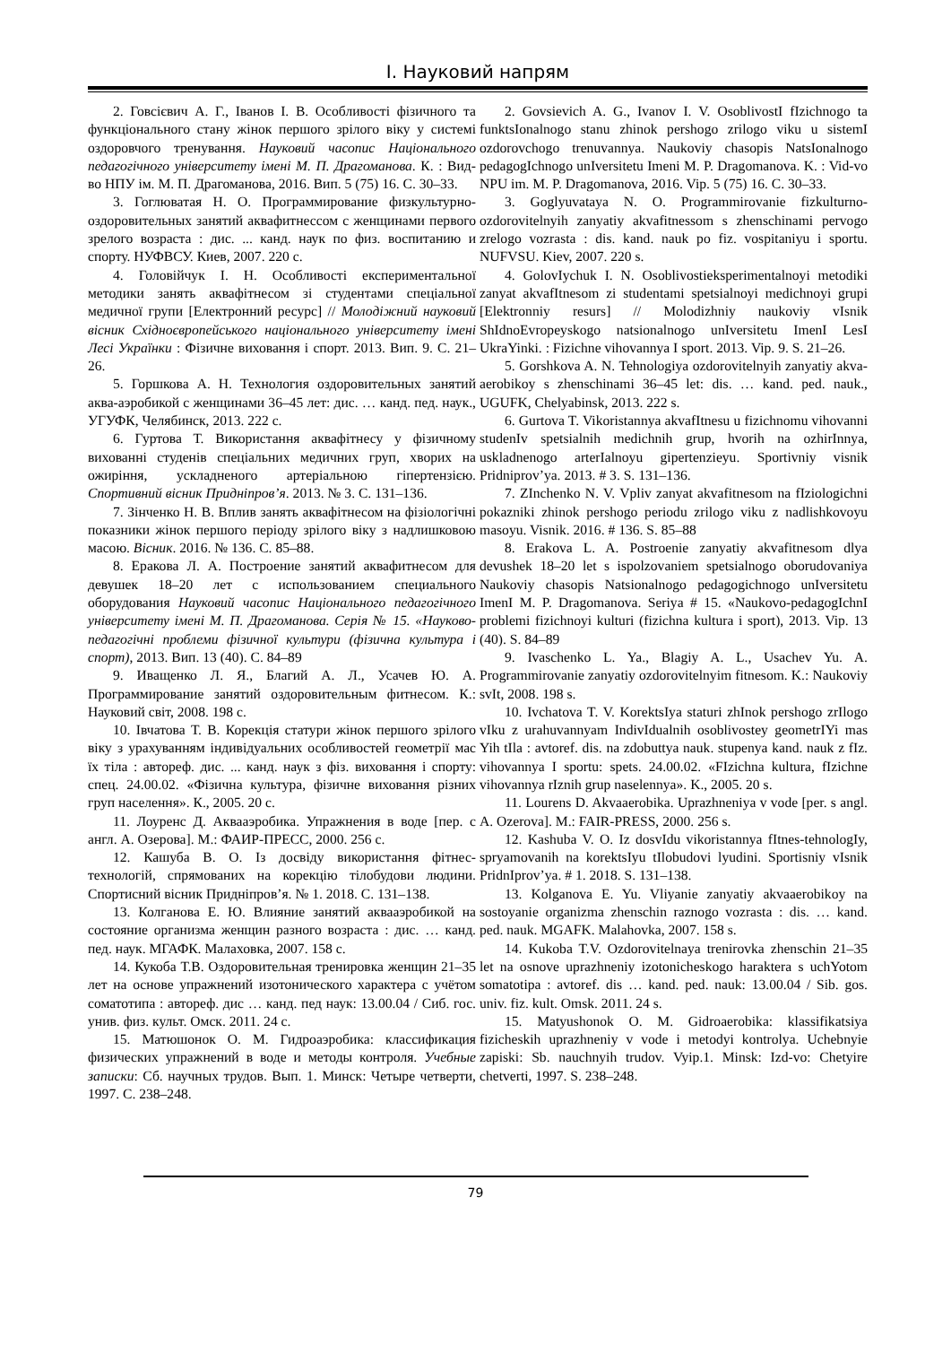І. Науковий напрям
2. Говсієвич А. Г., Іванов І. В. Особливості фізичного та функціонального стану жінок першого зрілого віку у системі оздоровчого тренування. Науковий часопис Національного педагогічного університету імені М. П. Драгоманова. К. : Вид-во НПУ ім. М. П. Драгоманова, 2016. Вип. 5 (75) 16. С. 30–33.
3. Гоглюватая Н. О. Программирование физкультурно-оздоровительных занятий аквафитнессом с женщинами первого зрелого возраста : дис. ... канд. наук по физ. воспитанию и спорту. НУФВСУ. Киев, 2007. 220 с.
4. Головійчук І. Н. Особливості експериментальної методики занять аквафітнесом зі студентами спеціальної медичної групи [Електронний ресурс] // Молодіжний науковий вісник Східноєвропейського національного університету імені Лесі Українки : Фізичне виховання і спорт. 2013. Вип. 9. С. 21–26.
5. Горшкова А. Н. Технология оздоровительных занятий аква-аэробикой с женщинами 36–45 лет: дис. … канд. пед. наук., УГУФК, Челябинск, 2013. 222 с.
6. Гуртова Т. Використання аквафітнесу у фізичному вихованні студенів спеціальних медичних груп, хворих на ожиріння, ускладненого артеріальною гіпертензією. Спортивний вісник Придніпров’я. 2013. № 3. С. 131–136.
7. Зінченко Н. В. Вплив занять аквафітнесом на фізіологічні показники жінок першого періоду зрілого віку з надлишковою масою. Вісник. 2016. № 136. С. 85–88.
8. Еракова Л. А. Построение занятий аквафитнесом для девушек 18–20 лет с использованием специального оборудования Науковий часопис Національного педагогічного університету імені М. П. Драгоманова. Серія № 15. «Науково-педагогічні проблеми фізичної культури (фізична культура і спорт), 2013. Вип. 13 (40). С. 84–89
9. Иващенко Л. Я., Благий А. Л., Усачев Ю. А. Программирование занятий оздоровительным фитнесом. К.: Науковий світ, 2008. 198 с.
10. Івчатова Т. В. Корекція статури жінок першого зрілого віку з урахуванням індивідуальних особливостей геометрії мас їх тіла : автореф. дис. ... канд. наук з фіз. виховання і спорту: спец. 24.00.02. «Фізична культура, фізичне виховання різних груп населення». К., 2005. 20 с.
11. Лоуренс Д. Аквааэробика. Упражнения в воде [пер. с англ. А. Озерова]. М.: ФАИР-ПРЕСС, 2000. 256 с.
12. Кашуба В. О. Із досвіду використання фітнес-технологій, спрямованих на корекцію тілобудови людини. Спортисний вісник Придніпров’я. № 1. 2018. С. 131–138.
13. Колганова Е. Ю. Влияние занятий аквааэробикой на состояние организма женщин разного возраста : дис. … канд. пед. наук. МГАФК. Малаховка, 2007. 158 с.
14. Кукоба Т.В. Оздоровительная тренировка женщин 21–35 лет на основе упражнений изотонического характера с учётом соматотипа : автореф. дис … канд. пед наук: 13.00.04 / Сиб. гос. унив. физ. культ. Омск. 2011. 24 с.
15. Матюшонок О. М. Гидроаэробика: классификация физических упражнений в воде и методы контроля. Учебные записки: Сб. научных трудов. Вып. 1. Минск: Четыре четверти, 1997. С. 238–248.
2. Govsievich A. G., Ivanov I. V. OsoblivostI fIzichnogo ta funktsIonalnogo stanu zhinok pershogo zrilogo viku u sistemI ozdorovchogo trenuvannya. Naukoviy chasopis NatsIonalnogo pedagogIchnogo unIversitetu Imeni M. P. Dragomanova. K. : Vid-vo NPU im. M. P. Dragomanova, 2016. Vip. 5 (75) 16. C. 30–33.
3. Goglyuvataya N. O. Programmirovanie fizkulturno-ozdorovitelnyih zanyatiy akvafitnessom s zhenschinami pervogo zrelogo vozrasta : dis. kand. nauk po fiz. vospitaniyu i sportu. NUFVSU. Kiev, 2007. 220 s.
4. GolovIychuk I. N. Osoblivostieksperimentalnoyi metodiki zanyat akvafItnesom zi studentami spetsialnoyi medichnoyi grupi [Elektronniy resurs] // Molodizhniy naukoviy vIsnik ShIdnoEvropeyskogo natsionalnogo unIversitetu ImenI LesI UkraYinki. : Fizichne vihovannya I sport. 2013. Vip. 9. S. 21–26.
5. Gorshkova A. N. Tehnologiya ozdorovitelnyih zanyatiy akva-aerobikoy s zhenschinami 36–45 let: dis. … kand. ped. nauk., UGUFK, Chelyabinsk, 2013. 222 s.
6. Gurtova T. Vikoristannya akvafItnesu u fizichnomu vihovanni studenIv spetsialnih medichnih grup, hvorih na ozhirInnya, uskladnenogo arterIalnoyu gipertenzieyu. Sportivniy visnik Pridniprov’ya. 2013. # 3. S. 131–136.
7. ZInchenko N. V. Vpliv zanyat akvafitnesom na fIziologichni pokazniki zhinok pershogo periodu zrilogo viku z nadlishkovoyu masoyu. Visnik. 2016. # 136. S. 85–88
8. Erakova L. A. Postroenie zanyatiy akvafitnesom dlya devushek 18–20 let s ispolzovaniem spetsialnogo oborudovaniya Naukoviy chasopis Natsionalnogo pedagogichnogo unIversitetu ImenI M. P. Dragomanova. Seriya # 15. «Naukovo-pedagogIchnI problemi fizichnoyi kulturi (fizichna kultura i sport), 2013. Vip. 13 (40). S. 84–89
9. Ivaschenko L. Ya., Blagiy A. L., Usachev Yu. A. Programmirovanie zanyatiy ozdorovitelnyim fitnesom. K.: Naukoviy svIt, 2008. 198 s.
10. Ivchatova T. V. KorektsIya staturi zhInok pershogo zrIlogo vIku z urahuvannyam IndivIdualnih osoblivostey geometrIYi mas Yih tIla : avtoref. dis. na zdobuttya nauk. stupenya kand. nauk z fIz. vihovannya I sportu: spets. 24.00.02. «FIzichna kultura, fIzichne vihovannya rIznih grup naselennya». K., 2005. 20 s.
11. Lourens D. Akvaaerobika. Uprazhneniya v vode [per. s angl. A. Ozerova]. M.: FAIR-PRESS, 2000. 256 s.
12. Kashuba V. O. Iz dosvIdu vikoristannya fItnes-tehnologIy, spryamovanih na korektsIyu tIlobudovi lyudini. Sportisniy vIsnik PridnIprov’ya. # 1. 2018. S. 131–138.
13. Kolganova E. Yu. Vliyanie zanyatiy akvaaerobikoy na sostoyanie organizma zhenschin raznogo vozrasta : dis. … kand. ped. nauk. MGAFK. Malahovka, 2007. 158 s.
14. Kukoba T.V. Ozdorovitelnaya trenirovka zhenschin 21–35 let na osnove uprazhneniy izotonicheskogo haraktera s uchYotom somatotipa : avtoref. dis … kand. ped. nauk: 13.00.04 / Sib. gos. univ. fiz. kult. Omsk. 2011. 24 s.
15. Matyushonok O. M. Gidroaerobika: klassifikatsiya fizicheskih uprazhneniy v vode i metodyi kontrolya. Uchebnyie zapiski: Sb. nauchnyih trudov. Vyip.1. Minsk: Izd-vo: Chetyire chetverti, 1997. S. 238–248.
79